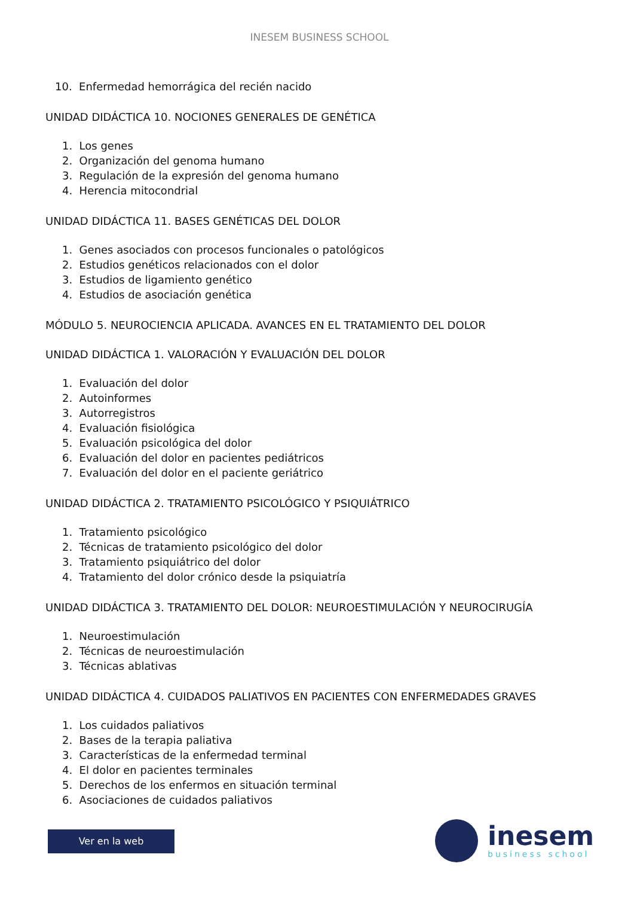INESEM BUSINESS SCHOOL
10. Enfermedad hemorrágica del recién nacido
UNIDAD DIDÁCTICA 10. NOCIONES GENERALES DE GENÉTICA
1. Los genes
2. Organización del genoma humano
3. Regulación de la expresión del genoma humano
4. Herencia mitocondrial
UNIDAD DIDÁCTICA 11. BASES GENÉTICAS DEL DOLOR
1. Genes asociados con procesos funcionales o patológicos
2. Estudios genéticos relacionados con el dolor
3. Estudios de ligamiento genético
4. Estudios de asociación genética
MÓDULO 5. NEUROCIENCIA APLICADA. AVANCES EN EL TRATAMIENTO DEL DOLOR
UNIDAD DIDÁCTICA 1. VALORACIÓN Y EVALUACIÓN DEL DOLOR
1. Evaluación del dolor
2. Autoinformes
3. Autorregistros
4. Evaluación fisiológica
5. Evaluación psicológica del dolor
6. Evaluación del dolor en pacientes pediátricos
7. Evaluación del dolor en el paciente geriátrico
UNIDAD DIDÁCTICA 2. TRATAMIENTO PSICOLÓGICO Y PSIQUIÁTRICO
1. Tratamiento psicológico
2. Técnicas de tratamiento psicológico del dolor
3. Tratamiento psiquiátrico del dolor
4. Tratamiento del dolor crónico desde la psiquiatría
UNIDAD DIDÁCTICA 3. TRATAMIENTO DEL DOLOR: NEUROESTIMULACIÓN Y NEUROCIRUGÍA
1. Neuroestimulación
2. Técnicas de neuroestimulación
3. Técnicas ablativas
UNIDAD DIDÁCTICA 4. CUIDADOS PALIATIVOS EN PACIENTES CON ENFERMEDADES GRAVES
1. Los cuidados paliativos
2. Bases de la terapia paliativa
3. Características de la enfermedad terminal
4. El dolor en pacientes terminales
5. Derechos de los enfermos en situación terminal
6. Asociaciones de cuidados paliativos
Ver en la web
inesem
business school